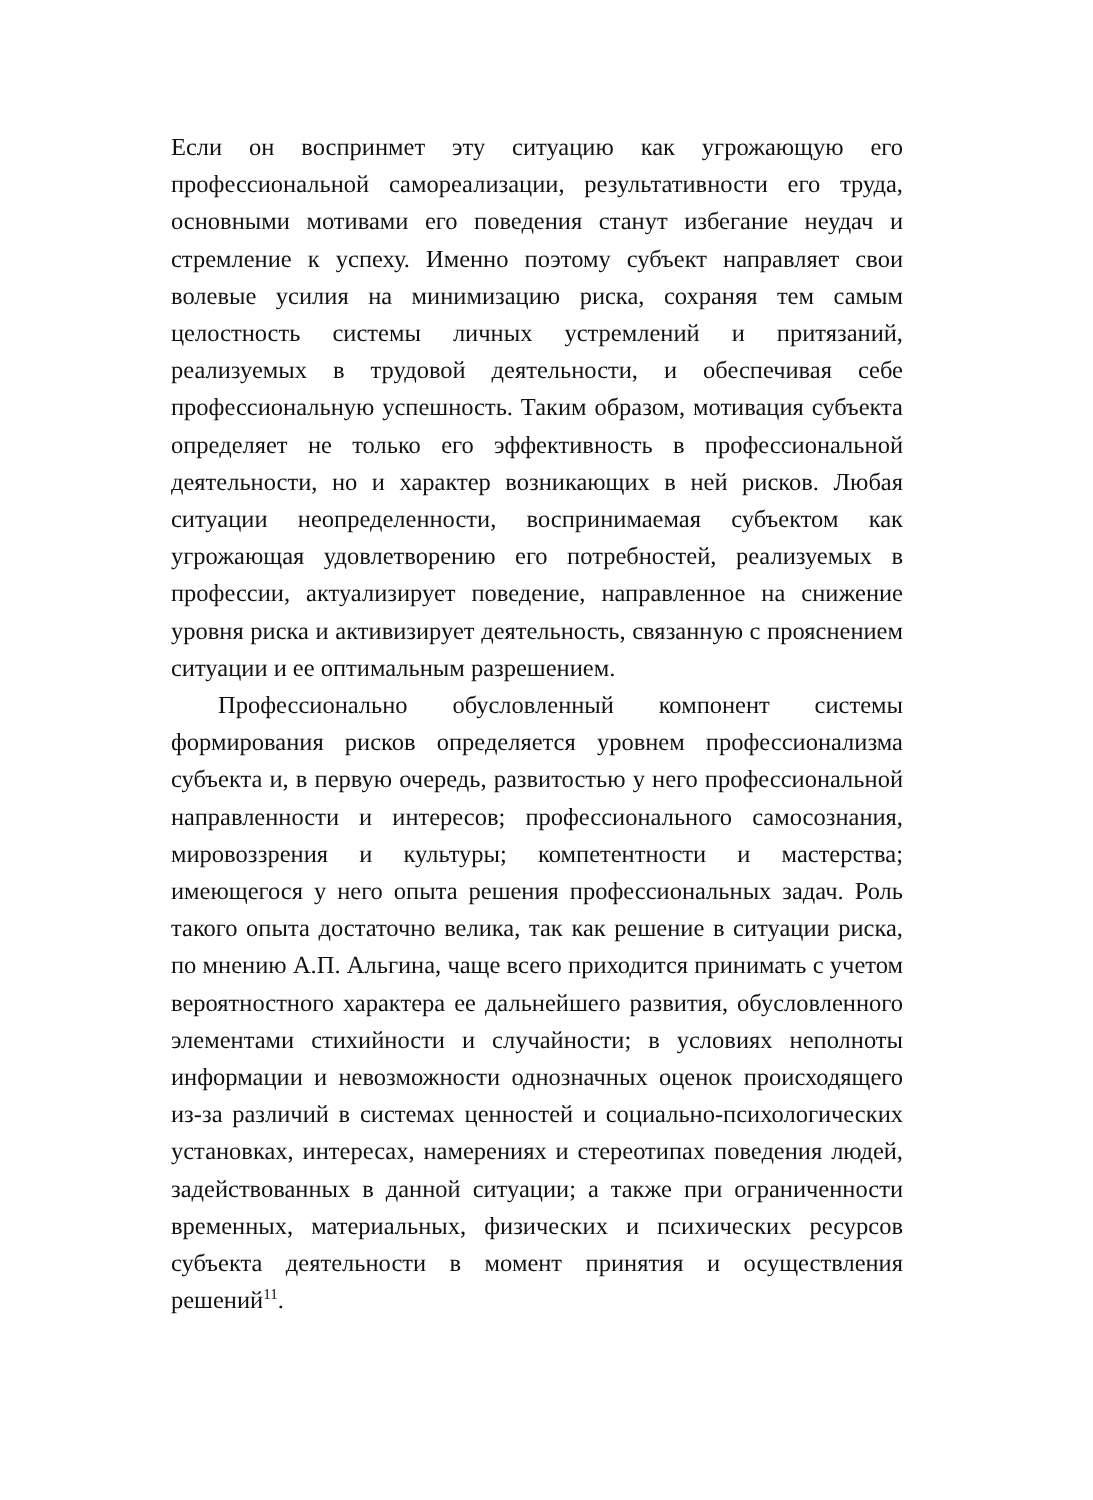Если он воспринмет эту ситуацию как угрожающую его профессиональной самореализации, результативности его труда, основными мотивами его поведения станут избегание неудач и стремление к успеху. Именно поэтому субъект направляет свои волевые усилия на минимизацию риска, сохраняя тем самым целостность системы личных устремлений и притязаний, реализуемых в трудовой деятельности, и обеспечивая себе профессиональную успешность. Таким образом, мотивация субъекта определяет не только его эффективность в профессиональной деятельности, но и характер возникающих в ней рисков. Любая ситуации неопределенности, воспринимаемая субъектом как угрожающая удовлетворению его потребностей, реализуемых в профессии, актуализирует поведение, направленное на снижение уровня риска и активизирует деятельность, связанную с прояснением ситуации и ее оптимальным разрешением.
Профессионально обусловленный компонент системы формирования рисков определяется уровнем профессионализма субъекта и, в первую очередь, развитостью у него профессиональной направленности и интересов; профессионального самосознания, мировоззрения и культуры; компетентности и мастерства; имеющегося у него опыта решения профессиональных задач. Роль такого опыта достаточно велика, так как решение в ситуации риска, по мнению А.П. Альгина, чаще всего приходится принимать с учетом вероятностного характера ее дальнейшего развития, обусловленного элементами стихийности и случайности; в условиях неполноты информации и невозможности однозначных оценок происходящего из-за различий в системах ценностей и социально-психологических установках, интересах, намерениях и стереотипах поведения людей, задействованных в данной ситуации; а также при ограниченности временных, материальных, физических и психических ресурсов субъекта деятельности в момент принятия и осуществления решений<sup>11</sup>.